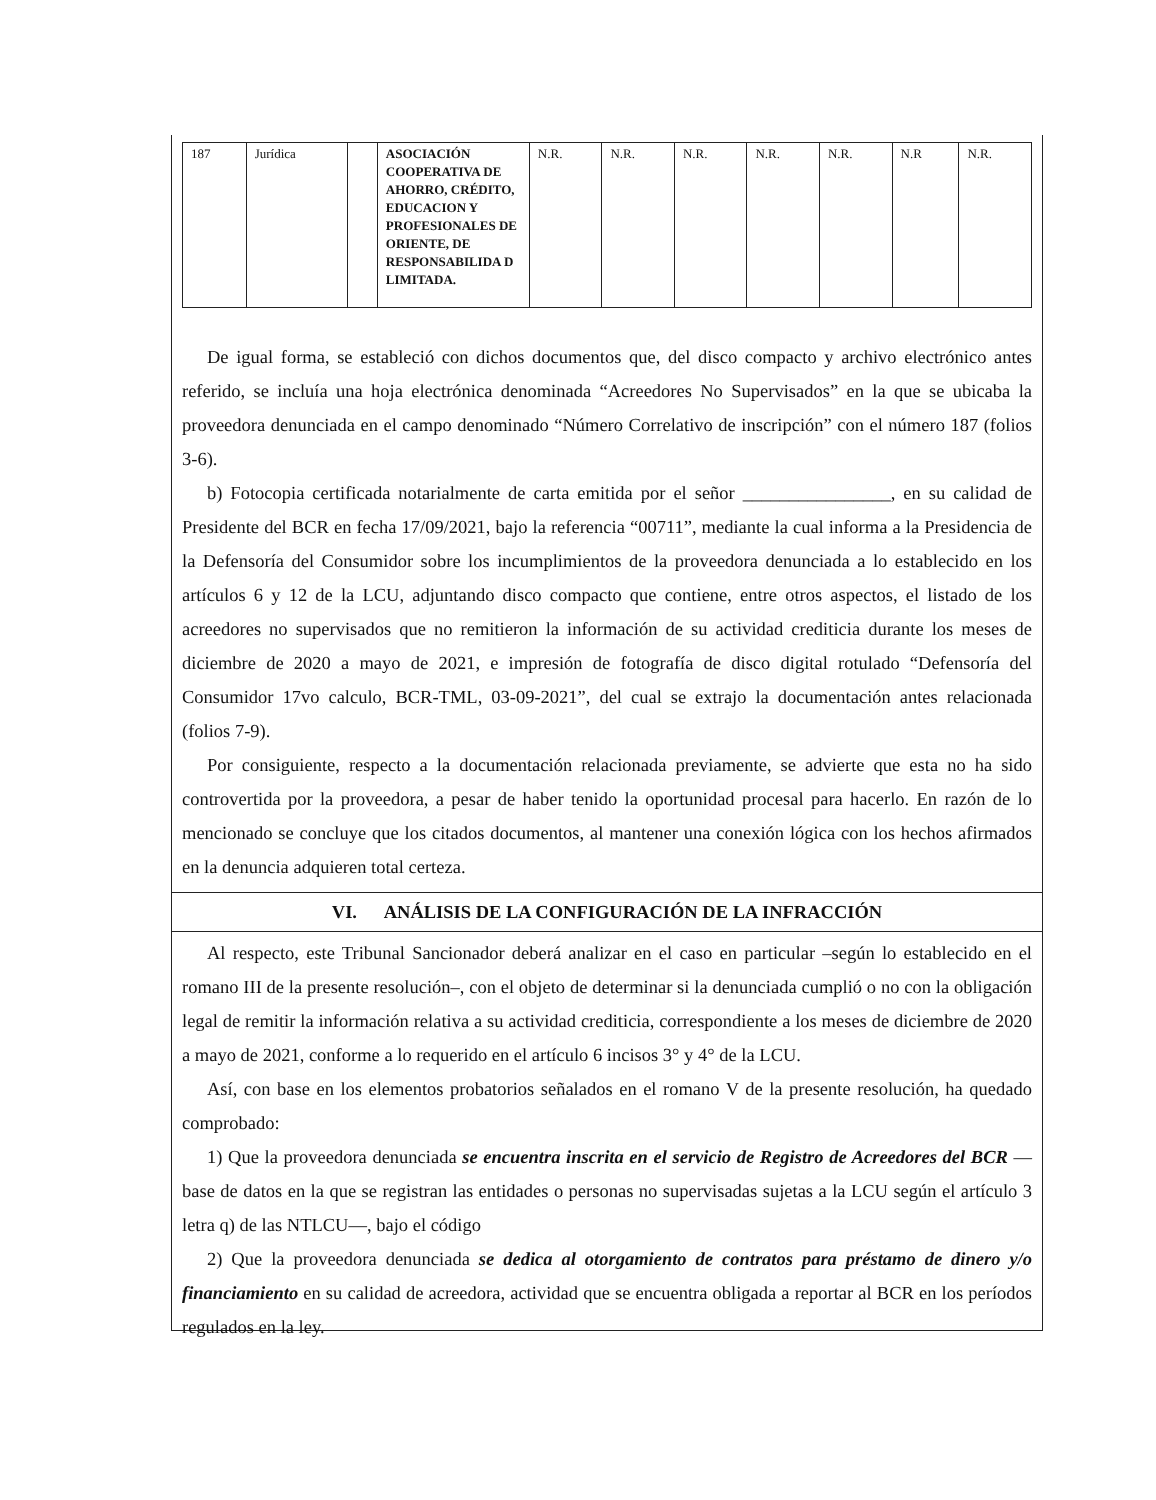| 187 | Jurídica | | ASOCIACIÓN COOPERATIVA DE AHORRO, CRÉDITO, EDUCACION Y PROFESIONALES DE ORIENTE, DE RESPONSABILIDA D LIMITADA. | N.R. | N.R. | N.R. | N.R. | N.R. | N.R | N.R. |
De igual forma, se estableció con dichos documentos que, del disco compacto y archivo electrónico antes referido, se incluía una hoja electrónica denominada “Acreedores No Supervisados” en la que se ubicaba la proveedora denunciada en el campo denominado “Número Correlativo de inscripción” con el número 187 (folios 3-6).
b) Fotocopia certificada notarialmente de carta emitida por el señor ________________, en su calidad de Presidente del BCR en fecha 17/09/2021, bajo la referencia “00711”, mediante la cual informa a la Presidencia de la Defensoría del Consumidor sobre los incumplimientos de la proveedora denunciada a lo establecido en los artículos 6 y 12 de la LCU, adjuntando disco compacto que contiene, entre otros aspectos, el listado de los acreedores no supervisados que no remitieron la información de su actividad crediticia durante los meses de diciembre de 2020 a mayo de 2021, e impresión de fotografía de disco digital rotulado “Defensoría del Consumidor 17vo calculo, BCR-TML, 03-09-2021”, del cual se extrajo la documentación antes relacionada (folios 7-9).
Por consiguiente, respecto a la documentación relacionada previamente, se advierte que esta no ha sido controvertida por la proveedora, a pesar de haber tenido la oportunidad procesal para hacerlo. En razón de lo mencionado se concluye que los citados documentos, al mantener una conexión lógica con los hechos afirmados en la denuncia adquieren total certeza.
VI. ANÁLISIS DE LA CONFIGURACIÓN DE LA INFRACCIÓN
Al respecto, este Tribunal Sancionador deberá analizar en el caso en particular –según lo establecido en el romano III de la presente resolución–, con el objeto de determinar si la denunciada cumplió o no con la obligación legal de remitir la información relativa a su actividad crediticia, correspondiente a los meses de diciembre de 2020 a mayo de 2021, conforme a lo requerido en el artículo 6 incisos 3° y 4° de la LCU.
Así, con base en los elementos probatorios señalados en el romano V de la presente resolución, ha quedado comprobado:
1) Que la proveedora denunciada se encuentra inscrita en el servicio de Registro de Acreedores del BCR —base de datos en la que se registran las entidades o personas no supervisadas sujetas a la LCU según el artículo 3 letra q) de las NTLCU—, bajo el código
2) Que la proveedora denunciada se dedica al otorgamiento de contratos para préstamo de dinero y/o financiamiento en su calidad de acreedora, actividad que se encuentra obligada a reportar al BCR en los períodos regulados en la ley.